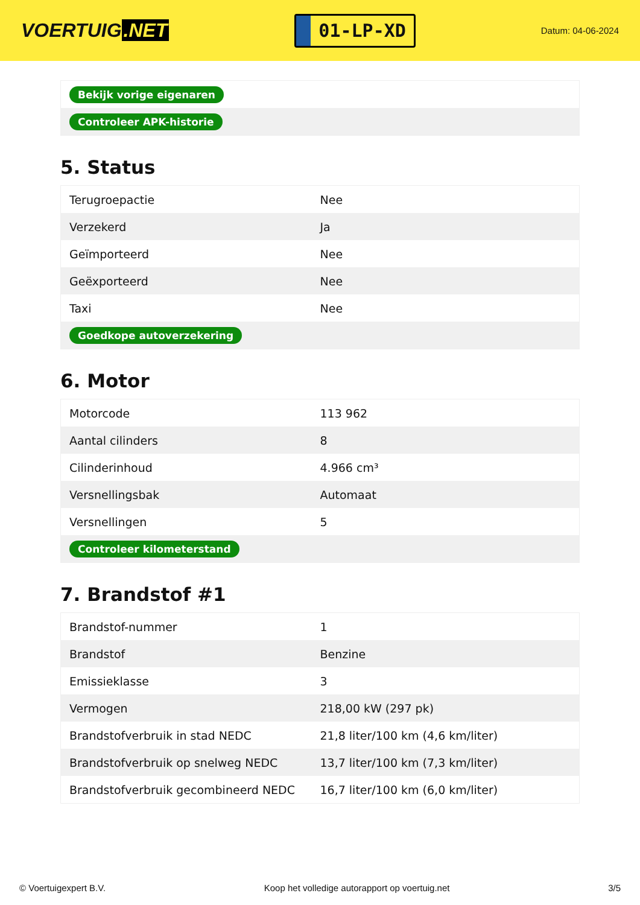VOERTUIG.NET
01-LP-XD
Datum: 04-06-2024
| Bekijk vorige eigenaren |
| Controleer APK-historie |
5. Status
| Terugroepactie | Nee |
| Verzekerd | Ja |
| Geïmporteerd | Nee |
| Geëxporteerd | Nee |
| Taxi | Nee |
| Goedkope autoverzekering | |
6. Motor
| Motorcode | 113 962 |
| Aantal cilinders | 8 |
| Cilinderinhoud | 4.966 cm³ |
| Versnellingsbak | Automaat |
| Versnellingen | 5 |
| Controleer kilometerstand | |
7. Brandstof #1
| Brandstof-nummer | 1 |
| Brandstof | Benzine |
| Emissieklasse | 3 |
| Vermogen | 218,00 kW (297 pk) |
| Brandstofverbruik in stad NEDC | 21,8 liter/100 km (4,6 km/liter) |
| Brandstofverbruik op snelweg NEDC | 13,7 liter/100 km (7,3 km/liter) |
| Brandstofverbruik gecombineerd NEDC | 16,7 liter/100 km (6,0 km/liter) |
© Voertuigexpert B.V. Koop het volledige autorapport op voertuig.net 3/5